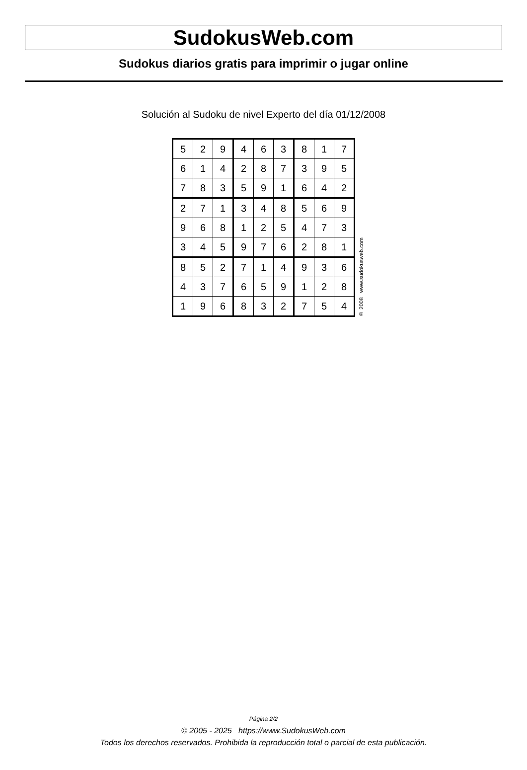SudokusWeb.com
Sudokus diarios gratis para imprimir o jugar online
Solución al Sudoku de nivel Experto del día 01/12/2008
| 5 | 2 | 9 | 4 | 6 | 3 | 8 | 1 | 7 |
| 6 | 1 | 4 | 2 | 8 | 7 | 3 | 9 | 5 |
| 7 | 8 | 3 | 5 | 9 | 1 | 6 | 4 | 2 |
| 2 | 7 | 1 | 3 | 4 | 8 | 5 | 6 | 9 |
| 9 | 6 | 8 | 1 | 2 | 5 | 4 | 7 | 3 |
| 3 | 4 | 5 | 9 | 7 | 6 | 2 | 8 | 1 |
| 8 | 5 | 2 | 7 | 1 | 4 | 9 | 3 | 6 |
| 4 | 3 | 7 | 6 | 5 | 9 | 1 | 2 | 8 |
| 1 | 9 | 6 | 8 | 3 | 2 | 7 | 5 | 4 |
© 2008 www.sudokusweb.com
Página 2/2
© 2005 - 2025 https://www.SudokusWeb.com
Todos los derechos reservados. Prohibida la reproducción total o parcial de esta publicación.